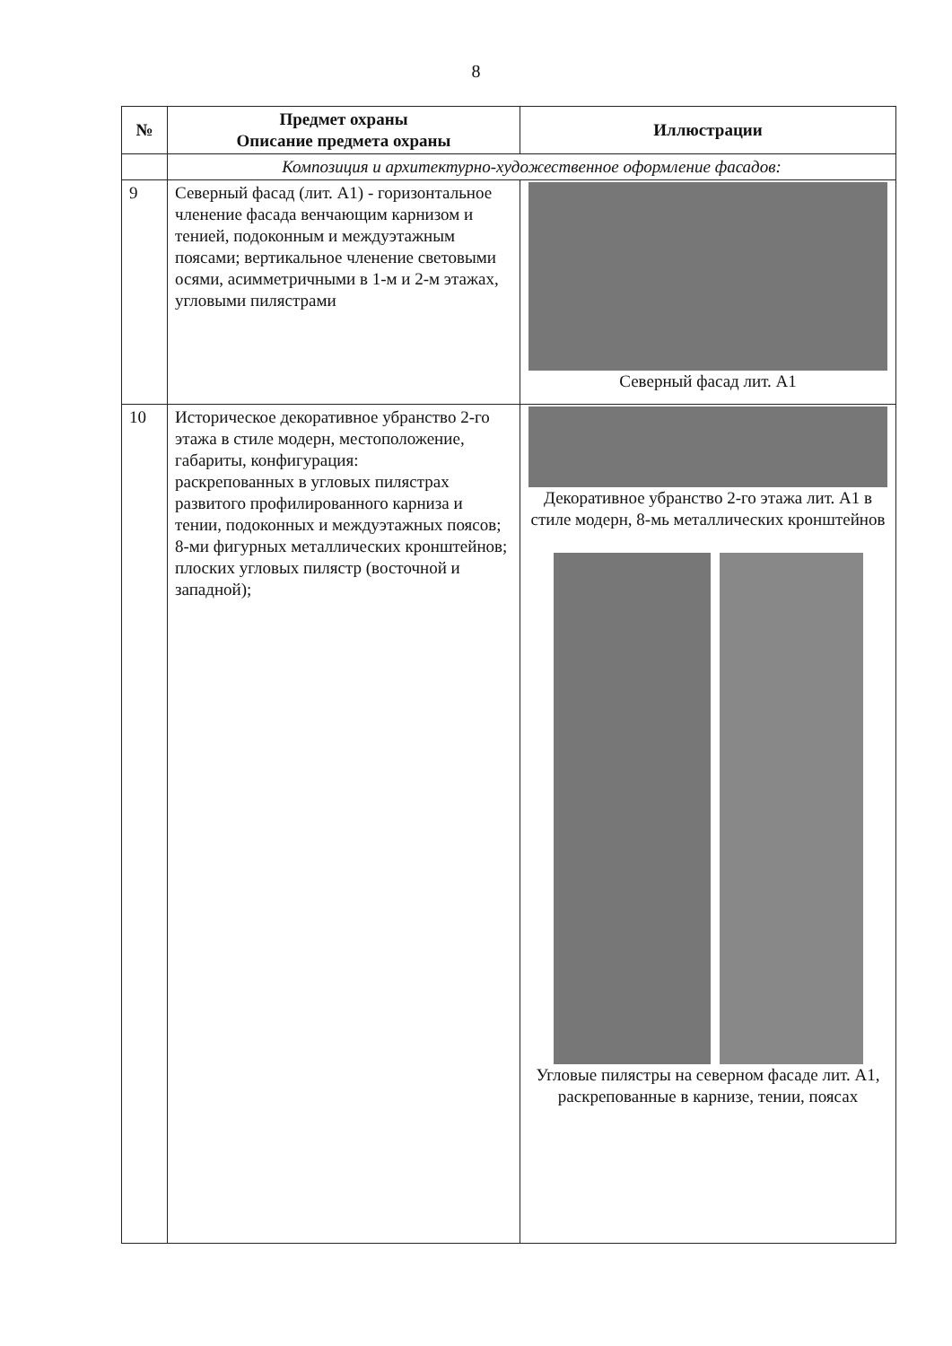8
| № | Предмет охраны Описание предмета охраны | Иллюстрации |
| --- | --- | --- |
| | Композиция и архитектурно-художественное оформление фасадов: | |
| 9 | Северный фасад (лит. А1) - горизонтальное членение фасада венчающим карнизом и тенией, подоконным и междуэтажным поясами; вертикальное членение световыми осями, асимметричными в 1-м и 2-м этажах, угловыми пилястрами | Северный фасад лит. А1 |
| 10 | Историческое декоративное убранство 2-го этажа в стиле модерн, местоположение, габариты, конфигурация: раскрепованных в угловых пилястрах развитого профилированного карниза и тении, подоконных и междуэтажных поясов; 8-ми фигурных металлических кронштейнов; плоских угловых пилястр (восточной и западной); | Декоративное убранство 2-го этажа лит. А1 в стиле модерн, 8-мь металлических кронштейнов Угловые пилястры на северном фасаде лит. А1, раскрепованные в карнизе, тении, поясах |